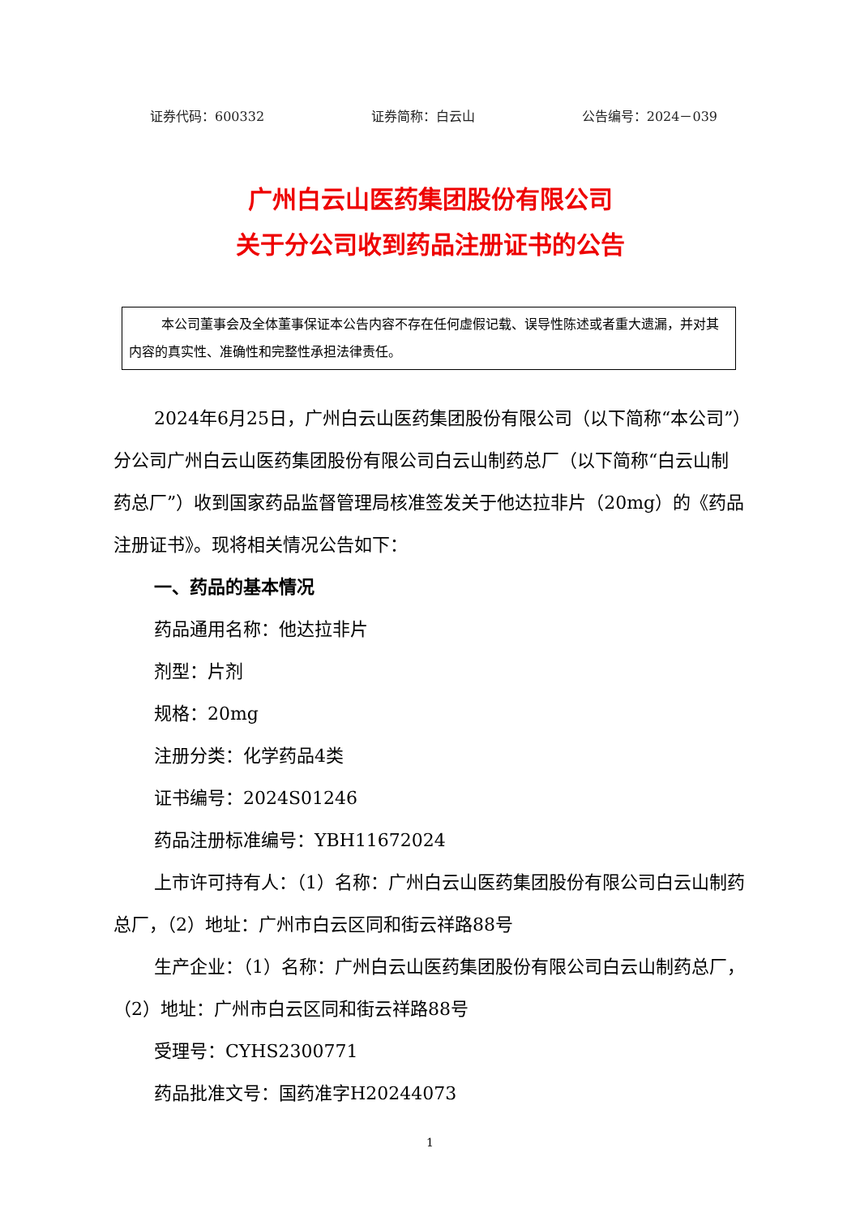证券代码：600332 证券简称：白云山 公告编号：2024－039
广州白云山医药集团股份有限公司
关于分公司收到药品注册证书的公告
本公司董事会及全体董事保证本公告内容不存在任何虚假记载、误导性陈述或者重大遗漏，并对其内容的真实性、准确性和完整性承担法律责任。
2024年6月25日，广州白云山医药集团股份有限公司（以下简称“本公司”）分公司广州白云山医药集团股份有限公司白云山制药总厂（以下简称“白云山制药总厂”）收到国家药品监督管理局核准签发关于他达拉非片（20mg）的《药品注册证书》。现将相关情况公告如下：
一、药品的基本情况
药品通用名称：他达拉非片
剂型：片剂
规格：20mg
注册分类：化学药品4类
证书编号：2024S01246
药品注册标准编号：YBH11672024
上市许可持有人：（1）名称：广州白云山医药集团股份有限公司白云山制药总厂，（2）地址：广州市白云区同和街云祥路88号
生产企业：（1）名称：广州白云山医药集团股份有限公司白云山制药总厂，（2）地址：广州市白云区同和街云祥路88号
受理号：CYHS2300771
药品批准文号：国药准字H20244073
1